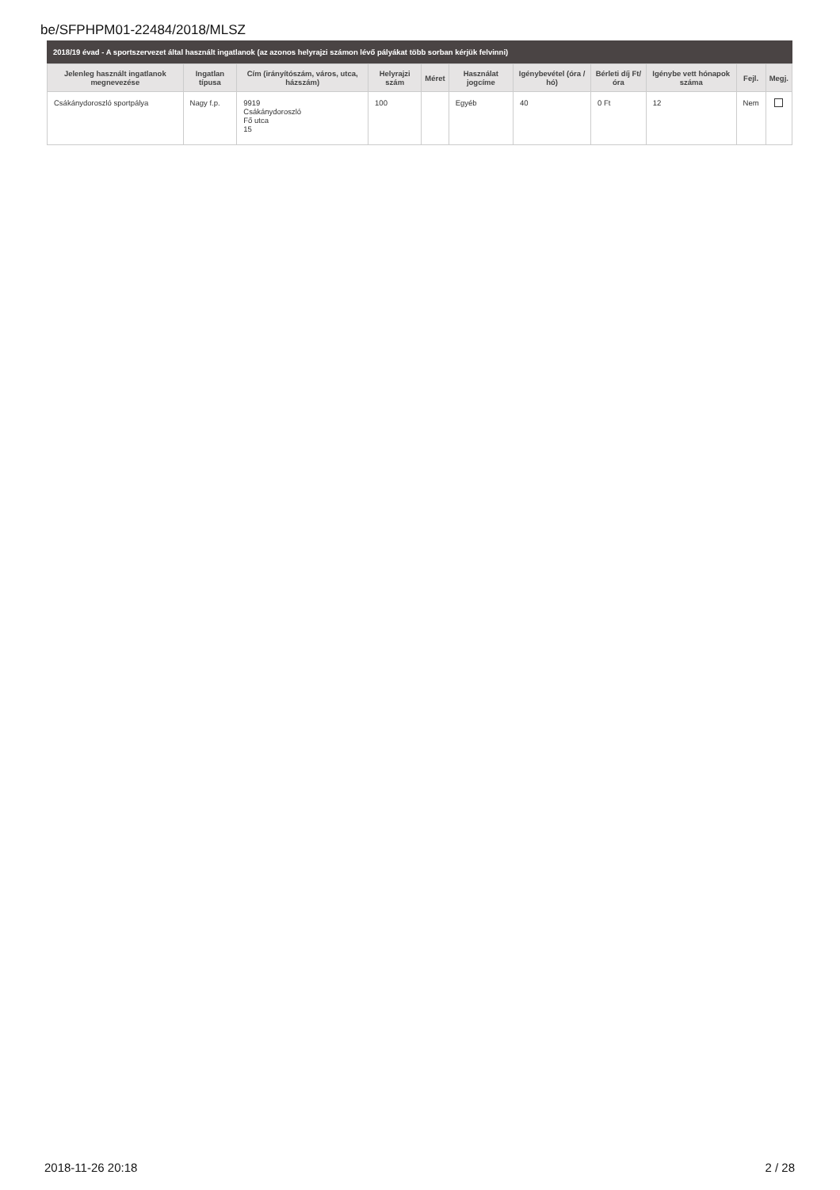be/SFPHPM01-22484/2018/MLSZ
2018/19 évad - A sportszervezet által használt ingatlanok (az azonos helyrajzi számon lévő pályákat több sorban kérjük felvinni)
| Jelenleg használt ingatlanok megnevezése | Ingatlan típusa | Cím (irányítószám, város, utca, házszám) | Helyrajzi szám | Méret | Használat jogcíme | Igénybevétel (óra / hó) | Bérleti díj Ft/óra | Igénybe vett hónapok száma | Fejl. | Megj. |
| --- | --- | --- | --- | --- | --- | --- | --- | --- | --- | --- |
| Csákánydoroszló sportpálya | Nagy f.p. | 9919 Csákánydoroszló Fő utca 15 | 100 | | Egyéb | 40 | 0 Ft | 12 | Nem | |
2018-11-26 20:18 2 / 28